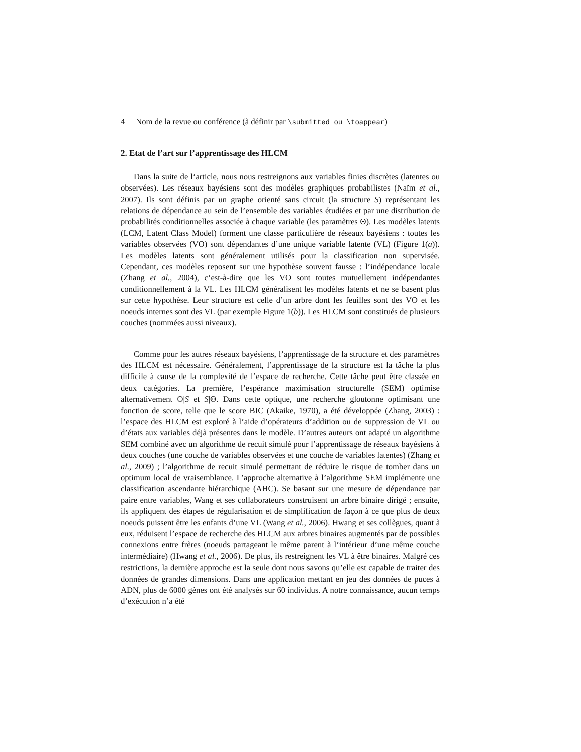4 Nom de la revue ou conférence (à définir par \submitted ou \toappear)
2. Etat de l’art sur l’apprentissage des HLCM
Dans la suite de l’article, nous nous restreignons aux variables finies discrètes (latentes ou observées). Les réseaux bayésiens sont des modèles graphiques probabilistes (Naïm et al., 2007). Ils sont définis par un graphe orienté sans circuit (la structure S) représentant les relations de dépendance au sein de l’ensemble des variables étudiées et par une distribution de probabilités conditionnelles associée à chaque variable (les paramètres Θ). Les modèles latents (LCM, Latent Class Model) forment une classe particulière de réseaux bayésiens : toutes les variables observées (VO) sont dépendantes d’une unique variable latente (VL) (Figure 1(a)). Les modèles latents sont généralement utilisés pour la classification non supervisée. Cependant, ces modèles reposent sur une hypothèse souvent fausse : l’indépendance locale (Zhang et al., 2004), c’est-à-dire que les VO sont toutes mutuellement indépendantes conditionnellement à la VL. Les HLCM généralisent les modèles latents et ne se basent plus sur cette hypothèse. Leur structure est celle d’un arbre dont les feuilles sont des VO et les noeuds internes sont des VL (par exemple Figure 1(b)). Les HLCM sont constitués de plusieurs couches (nommées aussi niveaux).
Comme pour les autres réseaux bayésiens, l’apprentissage de la structure et des paramètres des HLCM est nécessaire. Généralement, l’apprentissage de la structure est la tâche la plus difficile à cause de la complexité de l’espace de recherche. Cette tâche peut être classée en deux catégories. La première, l’espérance maximisation structurelle (SEM) optimise alternativement Θ|S et S|Θ. Dans cette optique, une recherche gloutonne optimisant une fonction de score, telle que le score BIC (Akaike, 1970), a été développée (Zhang, 2003) : l’espace des HLCM est exploré à l’aide d’opérateurs d’addition ou de suppression de VL ou d’états aux variables déjà présentes dans le modèle. D’autres auteurs ont adapté un algorithme SEM combiné avec un algorithme de recuit simulé pour l’apprentissage de réseaux bayésiens à deux couches (une couche de variables observées et une couche de variables latentes) (Zhang et al., 2009) ; l’algorithme de recuit simulé permettant de réduire le risque de tomber dans un optimum local de vraisemblance. L’approche alternative à l’algorithme SEM implémente une classification ascendante hiérarchique (AHC). Se basant sur une mesure de dépendance par paire entre variables, Wang et ses collaborateurs construisent un arbre binaire dirigé ; ensuite, ils appliquent des étapes de régularisation et de simplification de façon à ce que plus de deux noeuds puissent être les enfants d’une VL (Wang et al., 2006). Hwang et ses collègues, quant à eux, réduisent l’espace de recherche des HLCM aux arbres binaires augmentés par de possibles connexions entre frères (noeuds partageant le même parent à l’intérieur d’une même couche intermédiaire) (Hwang et al., 2006). De plus, ils restreignent les VL à être binaires. Malgré ces restrictions, la dernière approche est la seule dont nous savons qu’elle est capable de traiter des données de grandes dimensions. Dans une application mettant en jeu des données de puces à ADN, plus de 6000 gènes ont été analysés sur 60 individus. A notre connaissance, aucun temps d’exécution n’a été